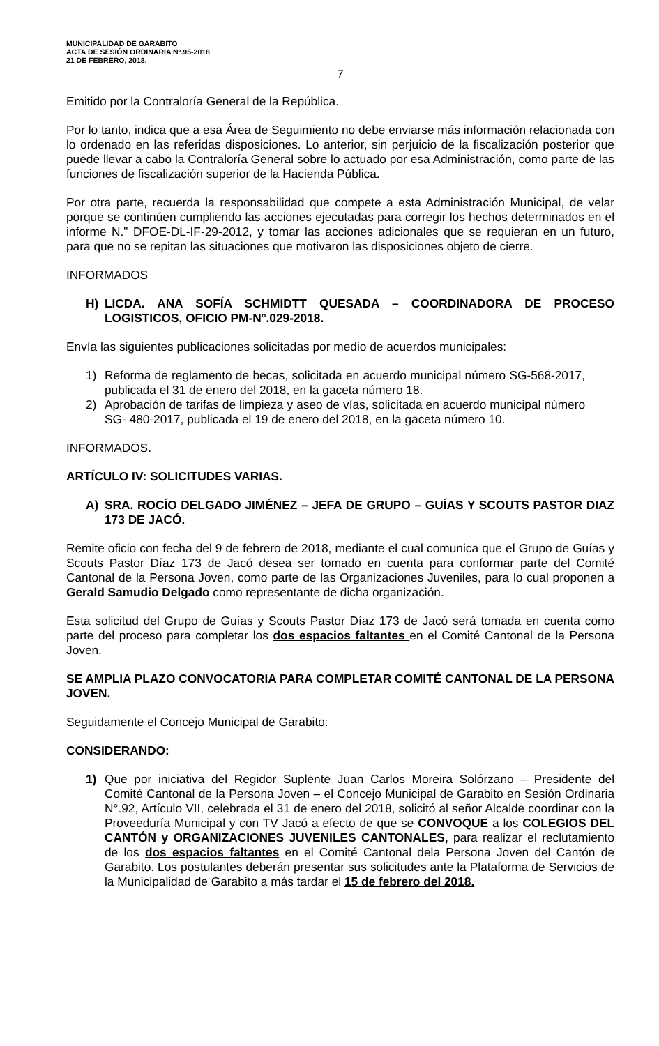MUNICIPALIDAD DE GARABITO
ACTA DE SESIÓN ORDINARIA Nº.95-2018
21 DE FEBRERO, 2018.
7
Emitido por la Contraloría General de la República.
Por lo tanto, indica que a esa Área de Seguimiento no debe enviarse más información relacionada con lo ordenado en las referidas disposiciones. Lo anterior, sin perjuicio de la fiscalización posterior que puede llevar a cabo la Contraloría General sobre lo actuado por esa Administración, como parte de las funciones de fiscalización superior de la Hacienda Pública.
Por otra parte, recuerda la responsabilidad que compete a esta Administración Municipal, de velar porque se continúen cumpliendo las acciones ejecutadas para corregir los hechos determinados en el informe N." DFOE-DL-IF-29-2012, y tomar las acciones adicionales que se requieran en un futuro, para que no se repitan las situaciones que motivaron las disposiciones objeto de cierre.
INFORMADOS
H) LICDA. ANA SOFÍA SCHMIDTT QUESADA – COORDINADORA DE PROCESO LOGISTICOS, OFICIO PM-N°.029-2018.
Envía las siguientes publicaciones solicitadas por medio de acuerdos municipales:
1) Reforma de reglamento de becas, solicitada en acuerdo municipal número SG-568-2017, publicada el 31 de enero del 2018, en la gaceta número 18.
2) Aprobación de tarifas de limpieza y aseo de vías, solicitada en acuerdo municipal número SG- 480-2017, publicada el 19 de enero del 2018, en la gaceta número 10.
INFORMADOS.
ARTÍCULO IV: SOLICITUDES VARIAS.
A) SRA. ROCÍO DELGADO JIMÉNEZ – JEFA DE GRUPO – GUÍAS Y SCOUTS PASTOR DIAZ 173 DE JACÓ.
Remite oficio con fecha del 9 de febrero de 2018, mediante el cual comunica que el Grupo de Guías y Scouts Pastor Díaz 173 de Jacó desea ser tomado en cuenta para conformar parte del Comité Cantonal de la Persona Joven, como parte de las Organizaciones Juveniles, para lo cual proponen a Gerald Samudio Delgado como representante de dicha organización.
Esta solicitud del Grupo de Guías y Scouts Pastor Díaz 173 de Jacó será tomada en cuenta como parte del proceso para completar los dos espacios faltantes en el Comité Cantonal de la Persona Joven.
SE AMPLIA PLAZO CONVOCATORIA PARA COMPLETAR COMITÉ CANTONAL DE LA PERSONA JOVEN.
Seguidamente el Concejo Municipal de Garabito:
CONSIDERANDO:
1) Que por iniciativa del Regidor Suplente Juan Carlos Moreira Solórzano – Presidente del Comité Cantonal de la Persona Joven – el Concejo Municipal de Garabito en Sesión Ordinaria N°.92, Artículo VII, celebrada el 31 de enero del 2018, solicitó al señor Alcalde coordinar con la Proveeduría Municipal y con TV Jacó a efecto de que se CONVOQUE a los COLEGIOS DEL CANTÓN y ORGANIZACIONES JUVENILES CANTONALES, para realizar el reclutamiento de los dos espacios faltantes en el Comité Cantonal dela Persona Joven del Cantón de Garabito. Los postulantes deberán presentar sus solicitudes ante la Plataforma de Servicios de la Municipalidad de Garabito a más tardar el 15 de febrero del 2018.